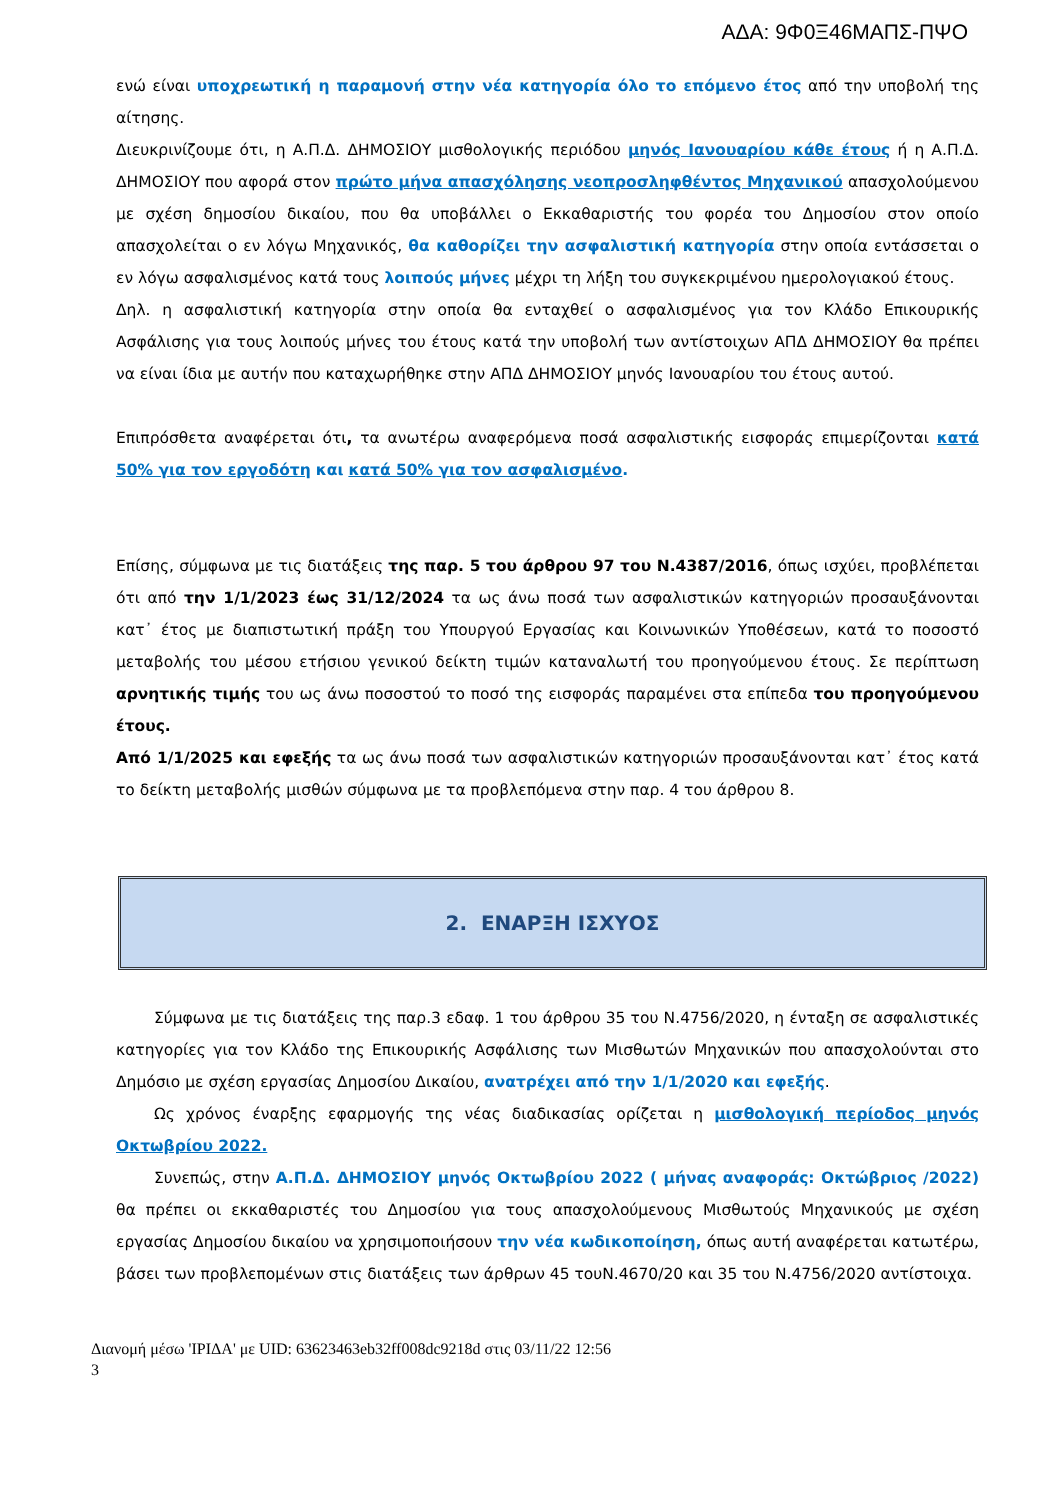ΑΔΑ: 9Φ0Ξ46ΜΑΠΣ-ΠΨΟ
ενώ είναι υποχρεωτική η παραμονή στην νέα κατηγορία όλο το επόμενο έτος από την υποβολή της αίτησης.
Διευκρινίζουμε ότι, η Α.Π.Δ. ΔΗΜΟΣΙΟΥ μισθολογικής περιόδου μηνός Ιανουαρίου κάθε έτους ή η Α.Π.Δ. ΔΗΜΟΣΙΟΥ που αφορά στον πρώτο μήνα απασχόλησης νεοπροσληφθέντος Μηχανικού απασχολούμενου με σχέση δημοσίου δικαίου, που θα υποβάλλει ο Εκκαθαριστής του φορέα του Δημοσίου στον οποίο απασχολείται ο εν λόγω Μηχανικός, θα καθορίζει την ασφαλιστική κατηγορία στην οποία εντάσσεται ο εν λόγω ασφαλισμένος κατά τους λοιπούς μήνες μέχρι τη λήξη του συγκεκριμένου ημερολογιακού έτους.
Δηλ. η ασφαλιστική κατηγορία στην οποία θα ενταχθεί ο ασφαλισμένος για τον Κλάδο Επικουρικής Ασφάλισης για τους λοιπούς μήνες του έτους κατά την υποβολή των αντίστοιχων ΑΠΔ ΔΗΜΟΣΙΟΥ θα πρέπει να είναι ίδια με αυτήν που καταχωρήθηκε στην ΑΠΔ ΔΗΜΟΣΙΟΥ μηνός Ιανουαρίου του έτους αυτού.
Επιπρόσθετα αναφέρεται ότι, τα ανωτέρω αναφερόμενα ποσά ασφαλιστικής εισφοράς επιμερίζονται κατά 50% για τον εργοδότη και κατά 50% για τον ασφαλισμένο.
Επίσης, σύμφωνα με τις διατάξεις της παρ. 5 του άρθρου 97 του Ν.4387/2016, όπως ισχύει, προβλέπεται ότι από την 1/1/2023 έως 31/12/2024 τα ως άνω ποσά των ασφαλιστικών κατηγοριών προσαυξάνονται κατ᾽ έτος με διαπιστωτική πράξη του Υπουργού Εργασίας και Κοινωνικών Υποθέσεων, κατά το ποσοστό μεταβολής του μέσου ετήσιου γενικού δείκτη τιμών καταναλωτή του προηγούμενου έτους. Σε περίπτωση αρνητικής τιμής του ως άνω ποσοστού το ποσό της εισφοράς παραμένει στα επίπεδα του προηγούμενου έτους.
Από 1/1/2025 και εφεξής τα ως άνω ποσά των ασφαλιστικών κατηγοριών προσαυξάνονται κατ᾽ έτος κατά το δείκτη μεταβολής μισθών σύμφωνα με τα προβλεπόμενα στην παρ. 4 του άρθρου 8.
2. ΕΝΑΡΞΗ ΙΣΧΥΟΣ
Σύμφωνα με τις διατάξεις της παρ.3 εδαφ. 1 του άρθρου 35 του Ν.4756/2020, η ένταξη σε ασφαλιστικές κατηγορίες για τον Κλάδο της Επικουρικής Ασφάλισης των Μισθωτών Μηχανικών που απασχολούνται στο Δημόσιο με σχέση εργασίας Δημοσίου Δικαίου, ανατρέχει από την 1/1/2020 και εφεξής.
Ως χρόνος έναρξης εφαρμογής της νέας διαδικασίας ορίζεται η μισθολογική περίοδος μηνός Οκτωβρίου 2022.
Συνεπώς, στην Α.Π.Δ. ΔΗΜΟΣΙΟΥ μηνός Οκτωβρίου 2022 ( μήνας αναφοράς: Οκτώβριος /2022) θα πρέπει οι εκκαθαριστές του Δημοσίου για τους απασχολούμενους Μισθωτούς Μηχανικούς με σχέση εργασίας Δημοσίου δικαίου να χρησιμοποιήσουν την νέα κωδικοποίηση, όπως αυτή αναφέρεται κατωτέρω, βάσει των προβλεπομένων στις διατάξεις των άρθρων 45 τουΝ.4670/20 και 35 του Ν.4756/2020 αντίστοιχα.
Διανομή μέσω 'ΙΡΙΔΑ' με UID: 63623463eb32ff008dc9218d στις 03/11/22 12:56
3